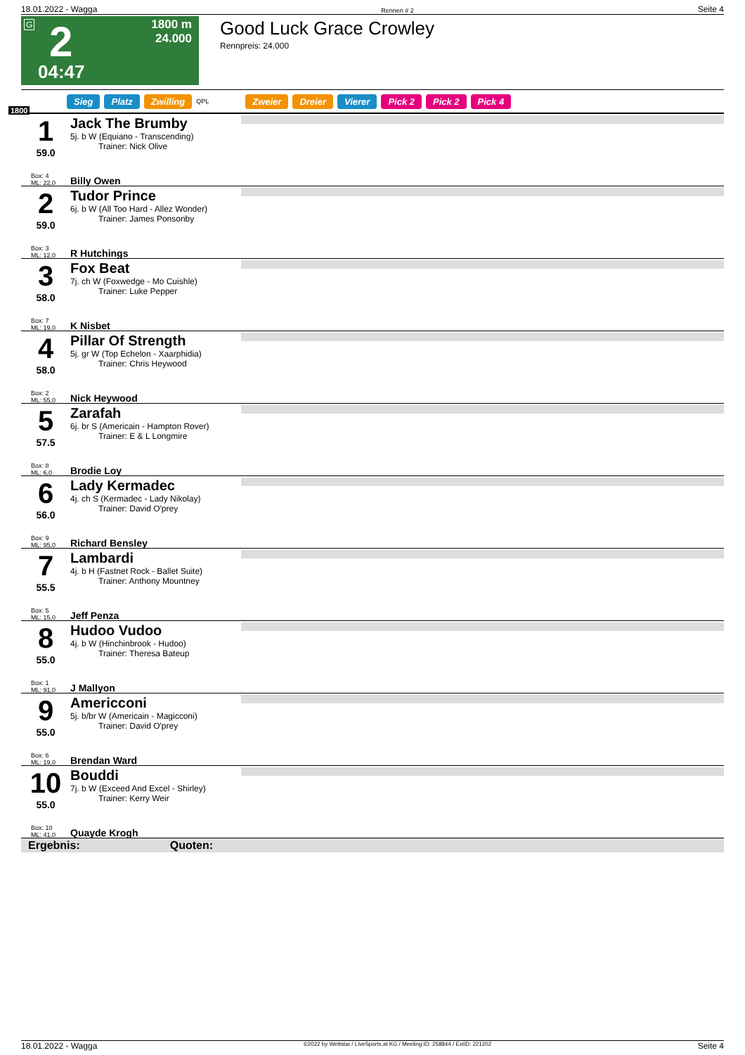18.01.2022 - Wagga Rennen # 2 Seite 4
G 2
04:47
1800 m
24.000
Good Luck Grace Crowley
Rennpreis: 24.000
Sieg Platz Zwilling QPL Zweier Dreier Vierer Pick 2 Pick 2 Pick 4
1800
1
59.0
Box: 4
ML: 22,0
Jack The Brumby
5j. b W (Equiano - Transcending)
Trainer: Nick Olive
Billy Owen
2
59.0
Box: 3
ML: 12,0
Tudor Prince
6j. b W (All Too Hard - Allez Wonder)
Trainer: James Ponsonby
R Hutchings
3
58.0
Box: 7
ML: 19,0
Fox Beat
7j. ch W (Foxwedge - Mo Cuishle)
Trainer: Luke Pepper
K Nisbet
4
58.0
Box: 2
ML: 55,0
Pillar Of Strength
5j. gr W (Top Echelon - Xaarphidia)
Trainer: Chris Heywood
Nick Heywood
5
57.5
Box: 8
ML: 6,0
Zarafah
6j. br S (Americain - Hampton Rover)
Trainer: E & L Longmire
Brodie Loy
6
56.0
Box: 9
ML: 95,0
Lady Kermadec
4j. ch S (Kermadec - Lady Nikolay)
Trainer: David O'prey
Richard Bensley
7
55.5
Box: 5
ML: 15,0
Lambardi
4j. b H (Fastnet Rock - Ballet Suite)
Trainer: Anthony Mountney
Jeff Penza
8
55.0
Box: 1
ML: 91,0
Hudoo Vudoo
4j. b W (Hinchinbrook - Hudoo)
Trainer: Theresa Bateup
J Mallyon
9
55.0
Box: 6
ML: 19,0
Americconi
5j. b/br W (Americain - Magicconi)
Trainer: David O'prey
Brendan Ward
10
55.0
Box: 10
ML: 41,0
Bouddi
7j. b W (Exceed And Excel - Shirley)
Trainer: Kerry Weir
Quayde Krogh
Ergebnis: Quoten:
18.01.2022 - Wagga ©2022 by Wettstar / LiveSports.at KG / Meeting ID: 258844 / ExtID: 221202 Seite 4